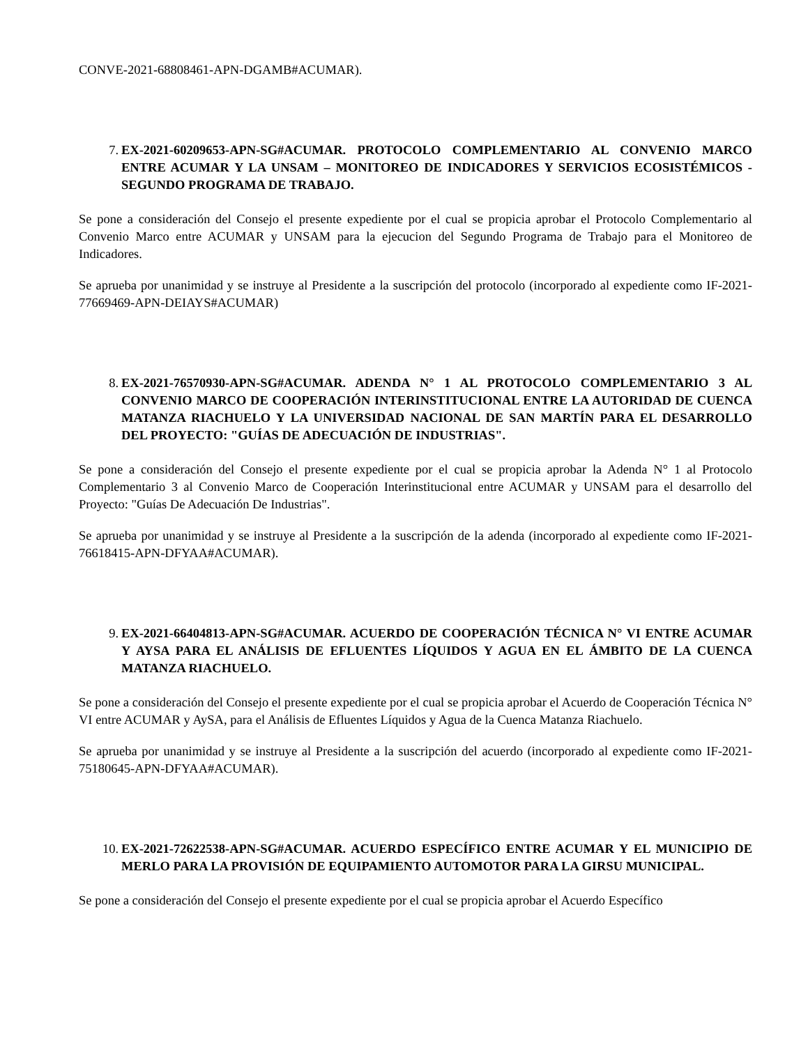CONVE-2021-68808461-APN-DGAMB#ACUMAR).
7. EX-2021-60209653-APN-SG#ACUMAR. PROTOCOLO COMPLEMENTARIO AL CONVENIO MARCO ENTRE ACUMAR Y LA UNSAM – MONITOREO DE INDICADORES Y SERVICIOS ECOSISTÉMICOS - SEGUNDO PROGRAMA DE TRABAJO.
Se pone a consideración del Consejo el presente expediente por el cual se propicia aprobar el Protocolo Complementario al Convenio Marco entre ACUMAR y UNSAM para la ejecucion del Segundo Programa de Trabajo para el Monitoreo de Indicadores.
Se aprueba por unanimidad y se instruye al Presidente a la suscripción del protocolo (incorporado al expediente como IF-2021-77669469-APN-DEIAYS#ACUMAR)
8. EX-2021-76570930-APN-SG#ACUMAR. ADENDA N° 1 AL PROTOCOLO COMPLEMENTARIO 3 AL CONVENIO MARCO DE COOPERACIÓN INTERINSTITUCIONAL ENTRE LA AUTORIDAD DE CUENCA MATANZA RIACHUELO Y LA UNIVERSIDAD NACIONAL DE SAN MARTÍN PARA EL DESARROLLO DEL PROYECTO: "GUÍAS DE ADECUACIÓN DE INDUSTRIAS".
Se pone a consideración del Consejo el presente expediente por el cual se propicia aprobar la Adenda N° 1 al Protocolo Complementario 3 al Convenio Marco de Cooperación Interinstitucional entre ACUMAR y UNSAM para el desarrollo del Proyecto: "Guías De Adecuación De Industrias".
Se aprueba por unanimidad y se instruye al Presidente a la suscripción de la adenda (incorporado al expediente como IF-2021-76618415-APN-DFYAA#ACUMAR).
9. EX-2021-66404813-APN-SG#ACUMAR. ACUERDO DE COOPERACIÓN TÉCNICA N° VI ENTRE ACUMAR Y AYSA PARA EL ANÁLISIS DE EFLUENTES LÍQUIDOS Y AGUA EN EL ÁMBITO DE LA CUENCA MATANZA RIACHUELO.
Se pone a consideración del Consejo el presente expediente por el cual se propicia aprobar el Acuerdo de Cooperación Técnica N° VI entre ACUMAR y AySA, para el Análisis de Efluentes Líquidos y Agua de la Cuenca Matanza Riachuelo.
Se aprueba por unanimidad y se instruye al Presidente a la suscripción del acuerdo (incorporado al expediente como IF-2021-75180645-APN-DFYAA#ACUMAR).
10. EX-2021-72622538-APN-SG#ACUMAR. ACUERDO ESPECÍFICO ENTRE ACUMAR Y EL MUNICIPIO DE MERLO PARA LA PROVISIÓN DE EQUIPAMIENTO AUTOMOTOR PARA LA GIRSU MUNICIPAL.
Se pone a consideración del Consejo el presente expediente por el cual se propicia aprobar el Acuerdo Específico